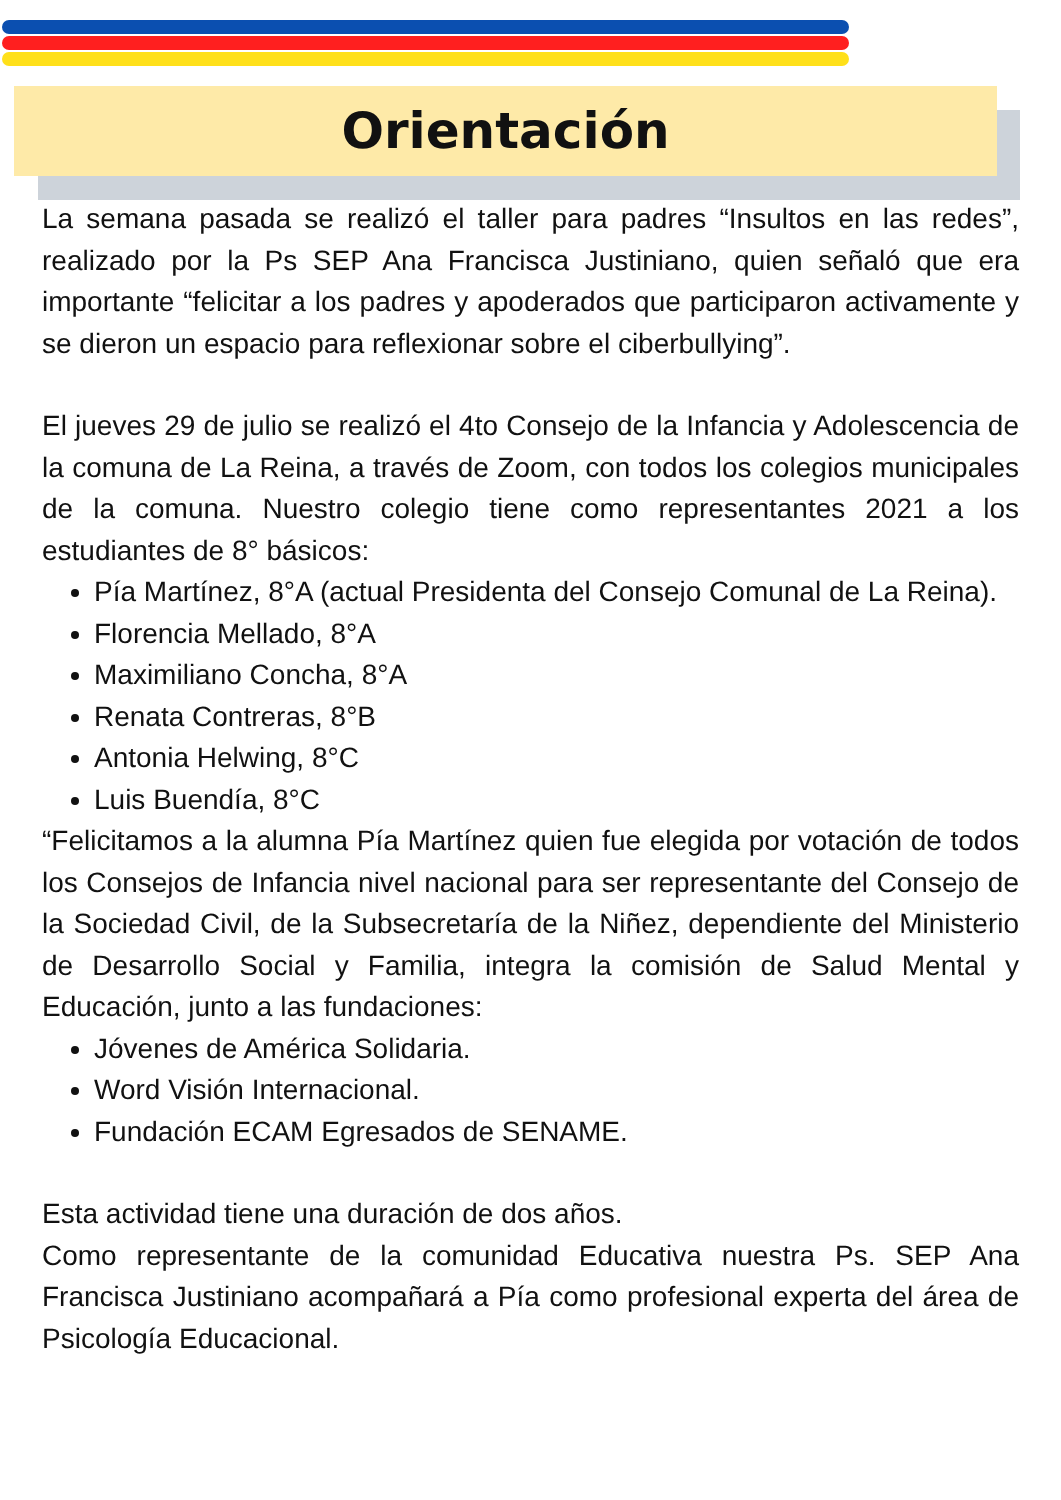Orientación
La semana pasada se realizó el taller para padres “Insultos en las redes”, realizado por la Ps SEP Ana Francisca Justiniano, quien señaló que era importante “felicitar a los padres y apoderados que participaron activamente y se dieron un espacio para reflexionar sobre el ciberbullying”.
El jueves 29 de julio se realizó el 4to Consejo de la Infancia y Adolescencia de la comuna de La Reina, a través de Zoom, con todos los colegios municipales de la comuna. Nuestro colegio tiene como representantes 2021 a los estudiantes de 8° básicos:
Pía Martínez, 8°A (actual Presidenta del Consejo Comunal de La Reina).
Florencia Mellado, 8°A
Maximiliano Concha, 8°A
Renata Contreras, 8°B
Antonia Helwing, 8°C
Luis Buendía, 8°C
“Felicitamos a la alumna Pía Martínez quien fue elegida por votación de todos los Consejos de Infancia nivel nacional para ser representante del Consejo de la Sociedad Civil, de la Subsecretaría de la Niñez, dependiente del Ministerio de Desarrollo Social y Familia, integra la comisión de Salud Mental y Educación, junto a las fundaciones:
Jóvenes de América Solidaria.
Word Visión Internacional.
Fundación ECAM Egresados de SENAME.
Esta actividad tiene una duración de dos años.
Como representante de la comunidad Educativa nuestra Ps. SEP Ana Francisca Justiniano acompañará a Pía como profesional experta del área de Psicología Educacional.